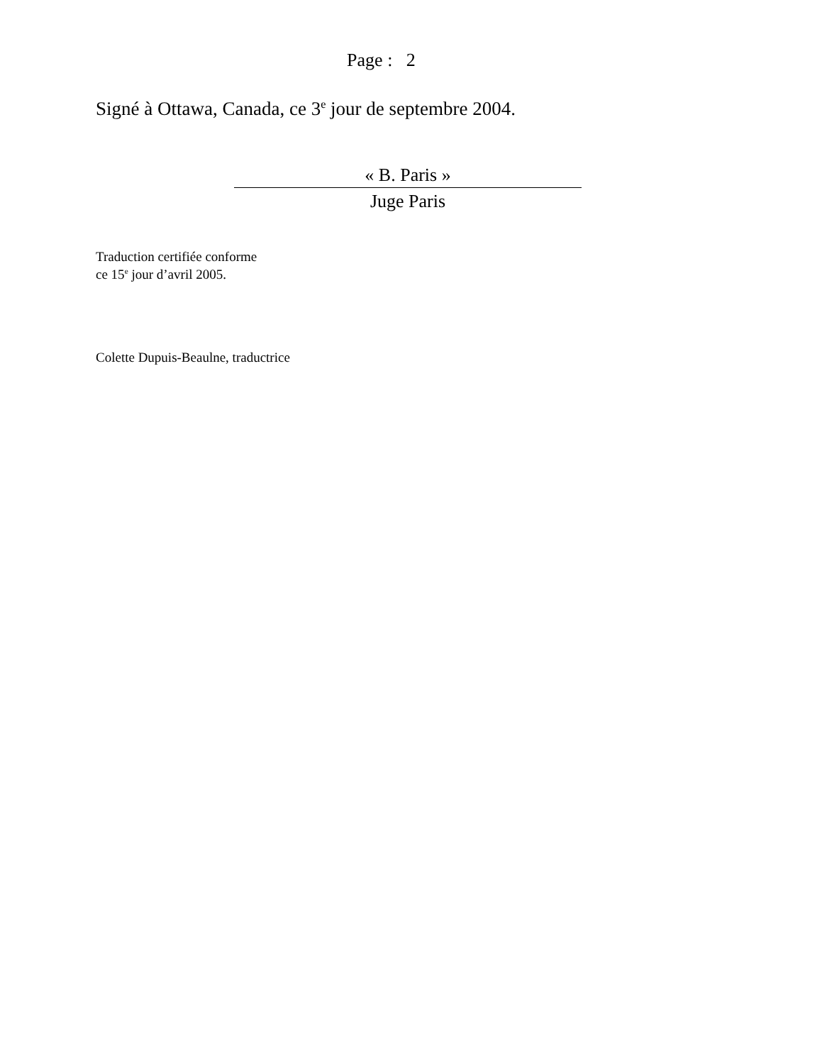Page : 2
Signé à Ottawa, Canada, ce 3<sup>e</sup> jour de septembre 2004.
« B. Paris »
Juge Paris
Traduction certifiée conforme
ce 15<sup>e</sup> jour d’avril 2005.
Colette Dupuis-Beaulne, traductrice